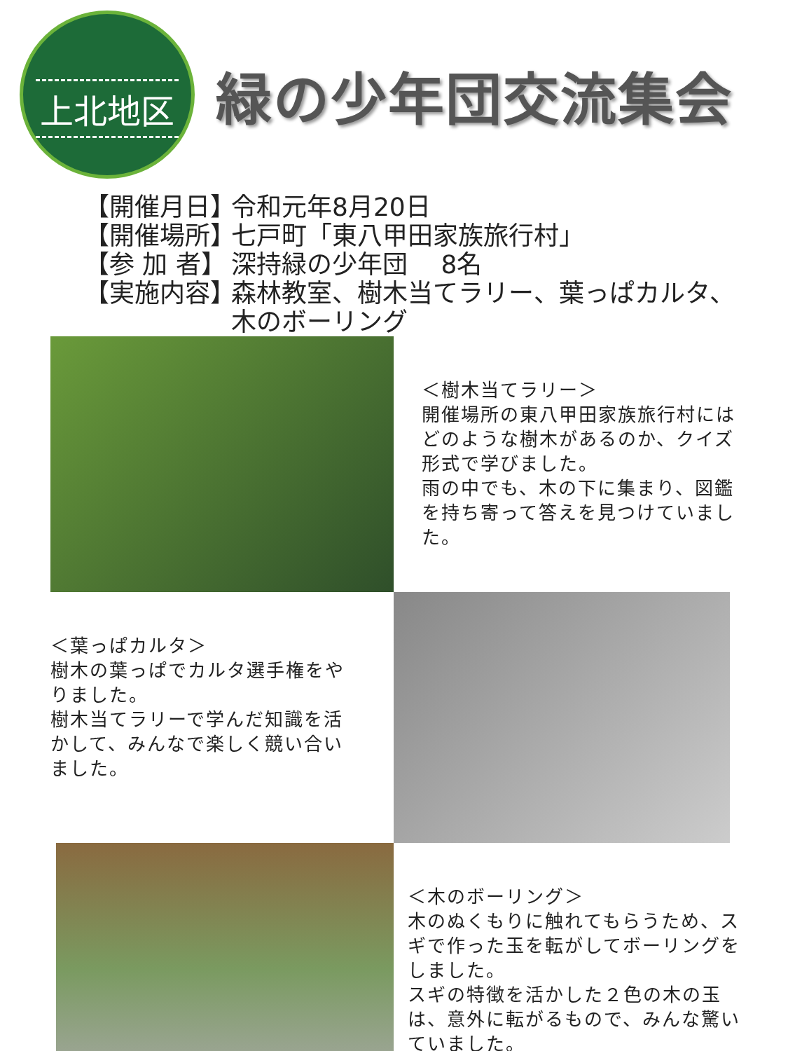上北地区
緑の少年団交流集会
【開催月日】 令和元年8月20日
【開催場所】 七戸町「東八甲田家族旅行村」
【参 加 者】 深持緑の少年団　 8名
【実施内容】 森林教室、樹木当てラリー、葉っぱカルタ、
木のボーリング
＜樹木当てラリー＞
開催場所の東八甲田家族旅行村にはどのような樹木があるのか、クイズ形式で学びました。
雨の中でも、木の下に集まり、図鑑を持ち寄って答えを見つけていました。
＜葉っぱカルタ＞
樹木の葉っぱでカルタ選手権をやりました。
樹木当てラリーで学んだ知識を活かして、みんなで楽しく競い合いました。
＜木のボーリング＞
木のぬくもりに触れてもらうため、スギで作った玉を転がしてボーリングをしました。
スギの特徴を活かした２色の木の玉は、意外に転がるもので、みんな驚いていました。